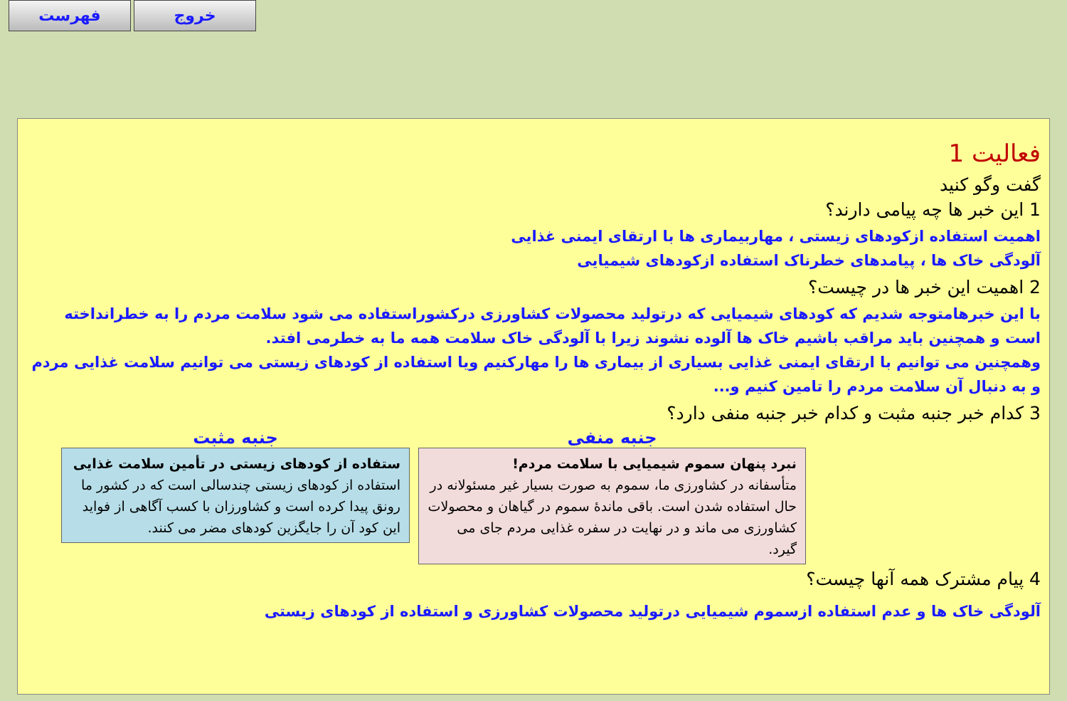فهرست خروج
فعالیت 1
گفت وگو کنید
1 این خبر ها چه پیامی دارند؟
اهمیت استفاده ازکودهای زیستی ، مهاربیماری ها با ارتقای ایمنی غذایی
آلودگی خاک ها ، پیامدهای خطرناک استفاده ازکودهای شیمیایی
2 اهمیت این خبر ها در چیست؟
با این خبرهامتوجه شدیم که کودهای شیمیایی که درتولید محصولات کشاورزی درکشوراستفاده می شود سلامت مردم را به خطرانداخته است و همچنین باید مراقب باشیم خاک ها آلوده نشوند زیرا با آلودگی خاک سلامت همه ما به خطرمی افتد.
وهمچنین می توانیم با ارتقای ایمنی غذایی بسیاری از بیماری ها را مهارکنیم ویا استفاده از کودهای زیستی می توانیم سلامت غذایی مردم و به دنبال آن سلامت مردم را تامین کنیم و...
3 کدام خبر جنبه مثبت و کدام خبر جنبه منفی دارد؟
جنبه منفی
نبرد پنهان سموم شیمیایی با سلامت مردم!
متأسفانه در کشاورزی ما، سموم به صورت بسیار غیر مسئولانه در حال استفاده شدن است. باقی ماندهٔ سموم در گیاهان و محصولات کشاورزی می ماند و در نهایت در سفره غذایی مردم جای می گیرد.
جنبه مثبت
ستفاده از کودهای زیستی در تأمین سلامت غذایی
استفاده از کودهای زیستی چندسالی است که در کشور ما رونق پیدا کرده است و کشاورزان با کسب آگاهی از فواید این کود آن را جایگزین کودهای مضر می کنند.
4 پیام مشترک همه آنها چیست؟
آلودگی خاک ها و عدم استفاده ازسموم شیمیایی درتولید محصولات کشاورزی و استفاده از کودهای زیستی